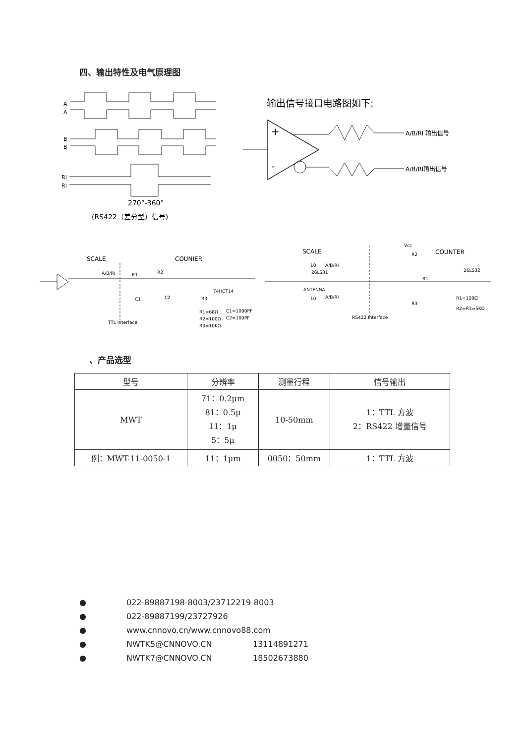四、输出特性及电气原理图
A
A
B
B
RI
RI
270°-360°
(RS422（差分型）信号)
输出信号接口电路图如下:
+
-
A/B/RI 输出信号
A/B/RI输出信号
SCALE
COUNIER
A/B/RI
R1
R2
TTL Interface
74HCT14
C1
C2
R3
R1=68Ω
C1=1000PF
R2=100Ω
C2=100PF
R3=10KΩ
SCALE
COUNTER
Vcc
R2
26LS31
ANTENNA
10
A/B/RI
10
A/B/RI
RS422 Interface
R1
R3
26LS32
R1=120Ω
R2=R3=5KΩ
、产品选型
| 型号 | 分辨率 | 测量行程 | 信号输出 |
| --- | --- | --- | --- |
| MWT | 71：0.2μm 81：0.5μ 11：1μ 5：5μ | 10-50mm | 1：TTL 方波 2：RS422 增量信号 |
| 例：MWT-11-0050-1 | 11：1μm | 0050：50mm | 1：TTL 方波 |
● 022-89887198-8003/23712219-8003
● 022-89887199/23727926
● www.cnnovo.cn/www.cnnovo88.com
● NWTK5@CNNOVO.CN 13114891271
● NWTK7@CNNOVO.CN 18502673880